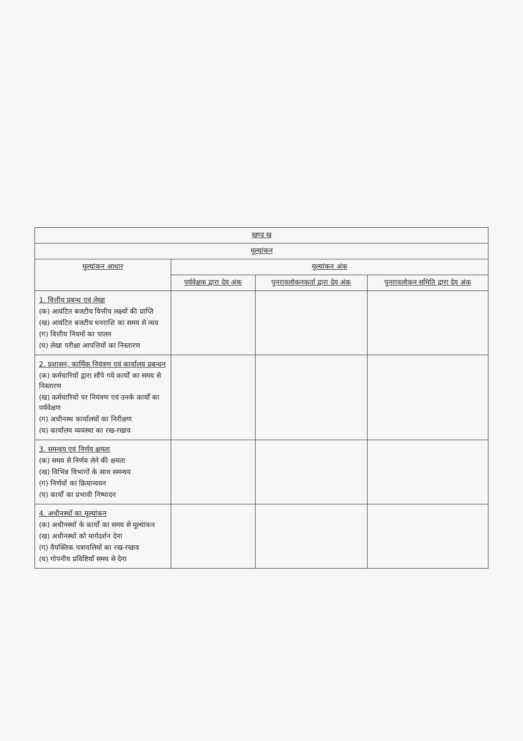| खण्ड ख | | | |
| --- | --- | --- | --- |
| मूल्यांकन | | | |
| मूल्यांकन आधार | मूल्यांकन अंक | | |
| | पर्यवेक्षक द्वारा देय अंक | पुनरावलोकनकर्ता द्वारा देय अंक | पुनरावलोकन समिति द्वारा देय अंक |
| 1. वित्तीय प्रबन्ध एवं लेखा (क) आवंटित बजटीय वित्तीय लक्ष्यों की प्राप्ति (ख) आवंटित बजटीय धनराशि का समय से व्यय (ग) वित्तीय नियमों का पालन (घ) लेखा परीक्षा आपत्तियों का निस्तारण | | | |
| 2. प्रशासन, कार्मिक नियंत्रण एवं कार्यालय प्रबन्धन (क) कर्मचारियों द्वारा सौंपे गये कार्यों का समय से निस्तारण (ख) कर्मचारियों पर नियंत्रण एवं उनके कार्यों का पर्यवेक्षण (ग) अधीनस्थ कार्यालयों का निरीक्षण (घ) कार्यालय व्यवस्था का रख-रखाव | | | |
| 3. समन्वय एवं निर्णय क्षमता (क) समय से निर्णय लेने की क्षमता (ख) विभिन्न विभागों के साथ समन्वय (ग) निर्णयों का क्रियान्वयन (घ) कार्यों का प्रभावी निष्पादन | | | |
| 4. अधीनस्थों का मूल्यांकन (क) अधीनस्थों के कार्यों का समय से मूल्यांकन (ख) अधीनस्थों को मार्गदर्शन देना (ग) वैयक्तिक पत्रावलियों का रख-रखाव (घ) गोपनीय प्रविष्टियाँ समय से देना | | | |